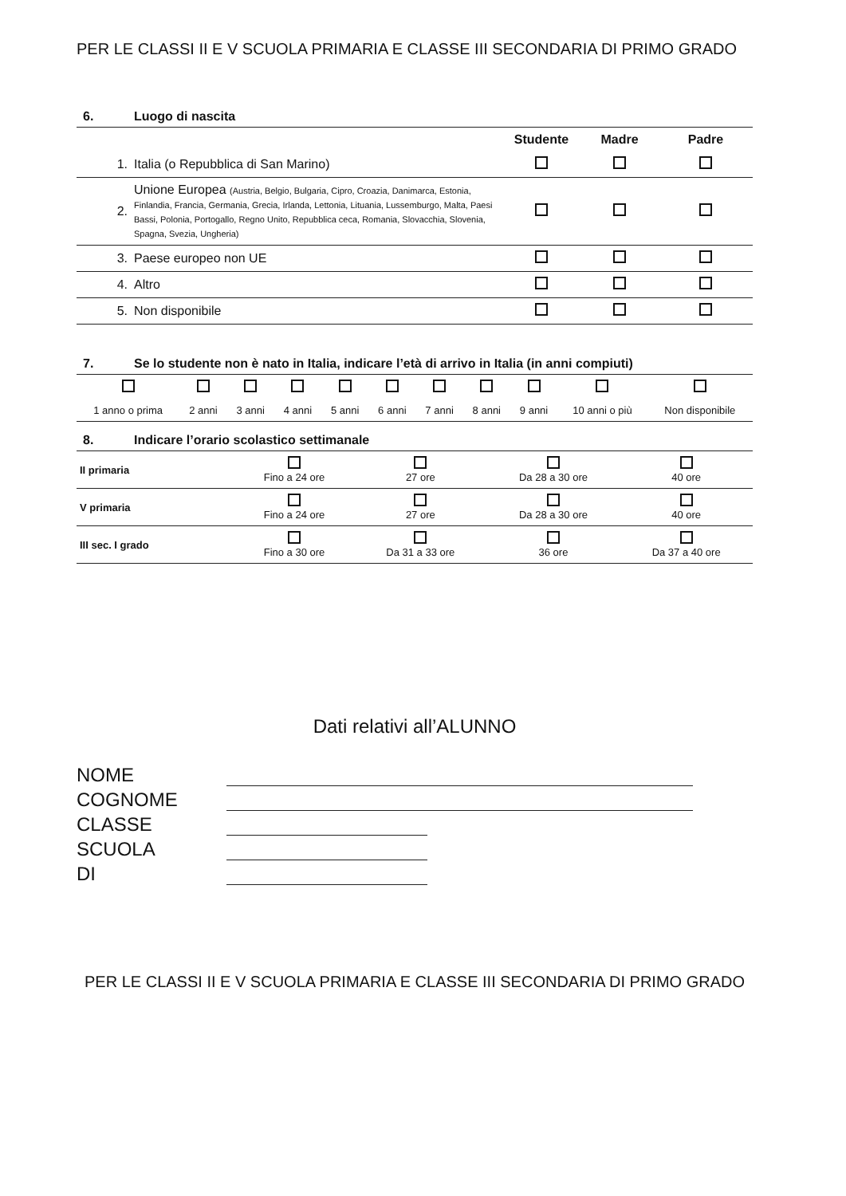PER LE CLASSI II E V SCUOLA PRIMARIA E CLASSE III SECONDARIA DI PRIMO GRADO
6. Luogo di nascita
| | | Studente | Madre | Padre |
| --- | --- | --- | --- | --- |
| 1. | Italia (o Repubblica di San Marino) | | | |
| 2. | Unione Europea (Austria, Belgio, Bulgaria, Cipro, Croazia, Danimarca, Estonia, Finlandia, Francia, Germania, Grecia, Irlanda, Lettonia, Lituania, Lussemburgo, Malta, Paesi Bassi, Polonia, Portogallo, Regno Unito, Repubblica ceca, Romania, Slovacchia, Slovenia, Spagna, Svezia, Ungheria) | | | |
| 3. | Paese europeo non UE | | | |
| 4. | Altro | | | |
| 5. | Non disponibile | | | |
7. Se lo studente non è nato in Italia, indicare l’età di arrivo in Italia (in anni compiuti)
| 1 anno o prima | 2 anni | 3 anni | 4 anni | 5 anni | 6 anni | 7 anni | 8 anni | 9 anni | 10 anni o più | Non disponibile |
8. Indicare l’orario scolastico settimanale
| II primaria | Fino a 24 ore | 27 ore | Da 28 a 30 ore | 40 ore |
| V primaria | Fino a 24 ore | 27 ore | Da 28 a 30 ore | 40 ore |
| III sec. I grado | Fino a 30 ore | Da 31 a 33 ore | 36 ore | Da 37 a 40 ore |
Dati relativi all’ALUNNO
NOME
COGNOME
CLASSE
SCUOLA
DI
PER LE CLASSI II E V SCUOLA PRIMARIA E CLASSE III SECONDARIA DI PRIMO GRADO